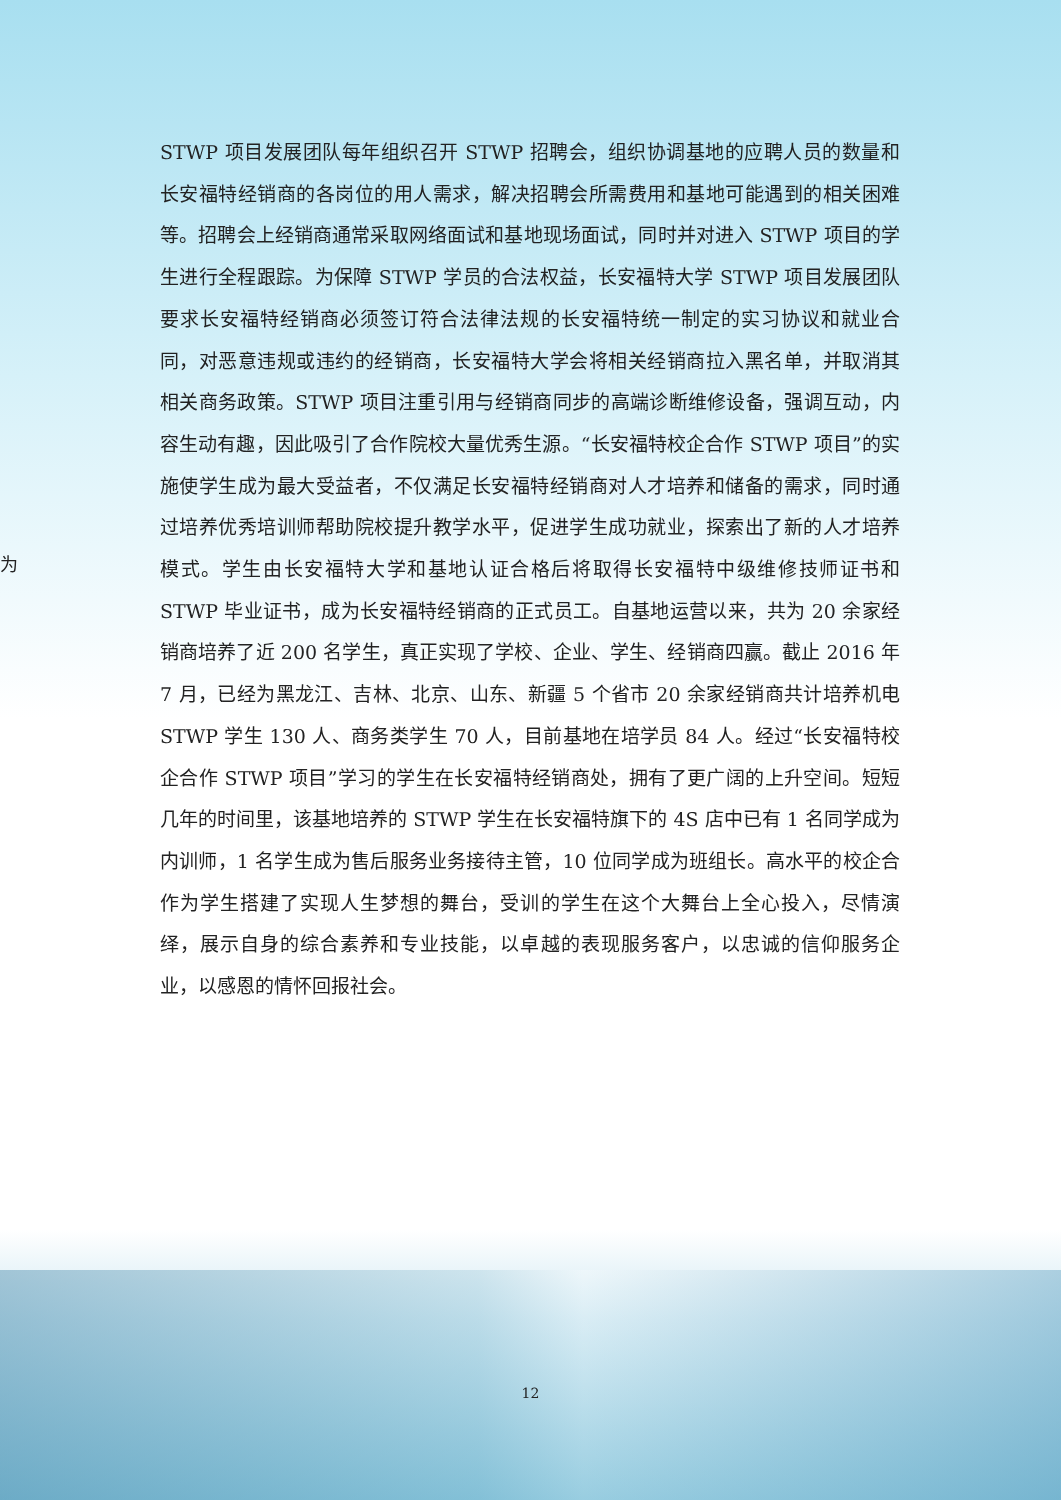为
STWP 项目发展团队每年组织召开 STWP 招聘会，组织协调基地的应聘人员的数量和长安福特经销商的各岗位的用人需求，解决招聘会所需费用和基地可能遇到的相关困难等。招聘会上经销商通常采取网络面试和基地现场面试，同时并对进入 STWP 项目的学生进行全程跟踪。为保障 STWP 学员的合法权益，长安福特大学 STWP 项目发展团队要求长安福特经销商必须签订符合法律法规的长安福特统一制定的实习协议和就业合同，对恶意违规或违约的经销商，长安福特大学会将相关经销商拉入黑名单，并取消其相关商务政策。STWP 项目注重引用与经销商同步的高端诊断维修设备，强调互动，内容生动有趣，因此吸引了合作院校大量优秀生源。“长安福特校企合作 STWP 项目”的实施使学生成为最大受益者，不仅满足长安福特经销商对人才培养和储备的需求，同时通过培养优秀培训师帮助院校提升教学水平，促进学生成功就业，探索出了新的人才培养模式。学生由长安福特大学和基地认证合格后将取得长安福特中级维修技师证书和 STWP 毕业证书，成为长安福特经销商的正式员工。自基地运营以来，共为 20 余家经销商培养了近 200 名学生，真正实现了学校、企业、学生、经销商四赢。截止 2016 年 7 月，已经为黑龙江、吉林、北京、山东、新疆 5 个省市 20 余家经销商共计培养机电 STWP 学生 130 人、商务类学生 70 人，目前基地在培学员 84 人。经过“长安福特校企合作 STWP 项目”学习的学生在长安福特经销商处，拥有了更广阔的上升空间。短短几年的时间里，该基地培养的 STWP 学生在长安福特旗下的 4S 店中已有 1 名同学成为内训师，1 名学生成为售后服务业务接待主管，10 位同学成为班组长。高水平的校企合作为学生搭建了实现人生梦想的舞台，受训的学生在这个大舞台上全心投入，尽情演绎，展示自身的综合素养和专业技能，以卓越的表现服务客户，以忠诚的信仰服务企业，以感恩的情怀回报社会。
12